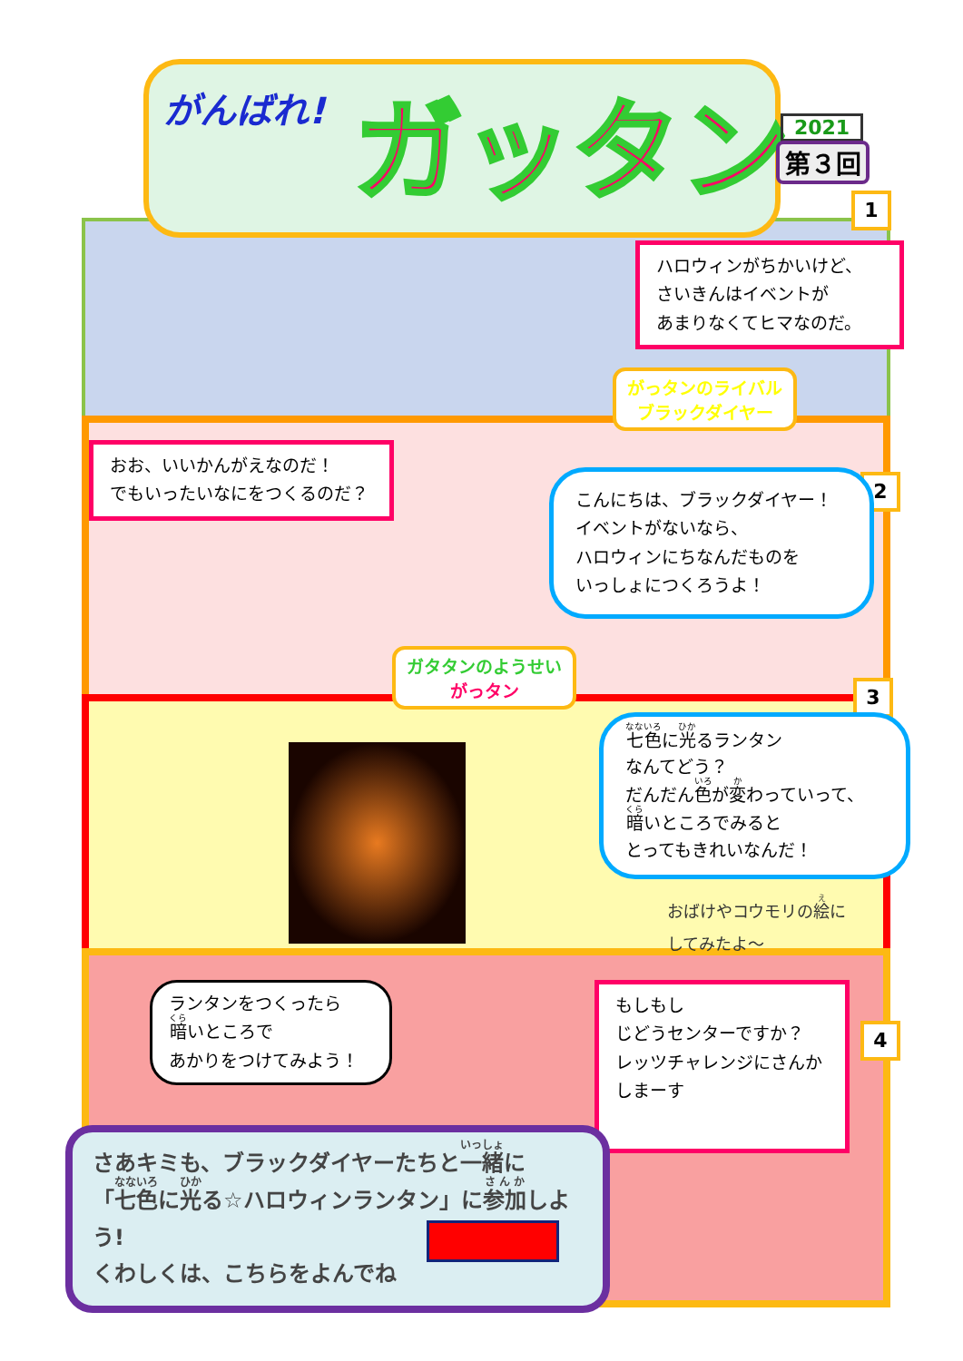がんばれ! ガッタン 2021
第３回
1
ハロウィンがちかいけど、
さいきんはイベントが
あまりなくてヒマなのだ。
がっタンのライバル
ブラックダイヤー
おお、いいかんがえなのだ！
でもいったいなにをつくるのだ？
2
こんにちは、ブラックダイヤー！
イベントがないなら、
ハロウィンにちなんだものを
いっしょにつくろうよ！
ガタタンのようせい
がっタン
3
七色に光るランタン
なんてどう？
だんだん色が変わっていって、
暗いところでみると
とってもきれいなんだ！
おばけやコウモリの絵に
してみたよ～
ランタンをつくったら
暗いところで
あかりをつけてみよう！
もしもし
じどうセンターですか？
レッツチャレンジにさんか
しまーす
4
さあキミも、ブラックダイヤーたちと一緒に
「七色に光る☆ハロウィンランタン」に参加しよう!
くわしくは、こちらをよんでね